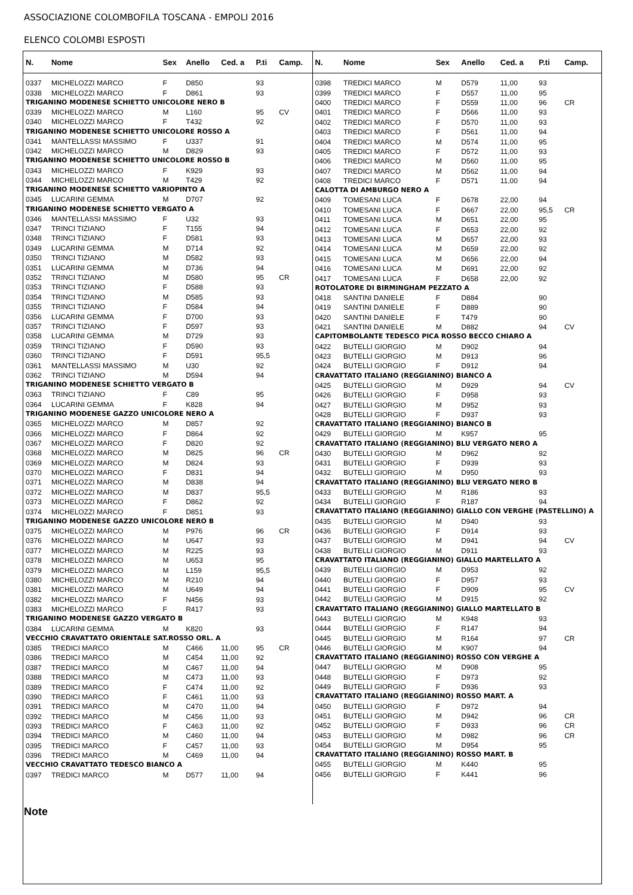ASSOCIAZIONE COLOMBOFILA TOSCANA - EMPOLI 2016
ELENCO COLOMBI ESPOSTI
| N. | Nome | Sex | Anello | Ced. a | P.ti | Camp. |
| --- | --- | --- | --- | --- | --- | --- |
| 0337 | MICHELOZZI MARCO | F | D850 | | 93 | |
| 0338 | MICHELOZZI MARCO | F | D861 | | 93 | |
| TRIGANINO MODENESE SCHIETTO UNICOLORE NERO B | | | | | | |
| 0339 | MICHELOZZI MARCO | M | L160 | | 95 | CV |
| 0340 | MICHELOZZI MARCO | F | T432 | | 92 | |
| TRIGANINO MODENESE SCHIETTO UNICOLORE ROSSO A | | | | | | |
| 0341 | MANTELLASSI MASSIMO | F | U337 | | 91 | |
| 0342 | MICHELOZZI MARCO | M | D829 | | 93 | |
| TRIGANINO MODENESE SCHIETTO UNICOLORE ROSSO B | | | | | | |
| 0343 | MICHELOZZI MARCO | F | K929 | | 93 | |
| 0344 | MICHELOZZI MARCO | M | T429 | | 92 | |
| TRIGANINO MODENESE SCHIETTO VARIOPINTO A | | | | | | |
| 0345 | LUCARINI GEMMA | M | D707 | | 92 | |
| TRIGANINO MODENESE SCHIETTO VERGATO A | | | | | | |
| 0346 | MANTELLASSI MASSIMO | F | U32 | | 93 | |
| 0347 | TRINCI TIZIANO | F | T155 | | 94 | |
| 0348 | TRINCI TIZIANO | F | D581 | | 93 | |
| 0349 | LUCARINI GEMMA | M | D714 | | 92 | |
| 0350 | TRINCI TIZIANO | M | D582 | | 93 | |
| 0351 | LUCARINI GEMMA | M | D736 | | 94 | |
| 0352 | TRINCI TIZIANO | M | D580 | | 95 | CR |
| 0353 | TRINCI TIZIANO | F | D588 | | 93 | |
| 0354 | TRINCI TIZIANO | M | D585 | | 93 | |
| 0355 | TRINCI TIZIANO | F | D584 | | 94 | |
| 0356 | LUCARINI GEMMA | F | D700 | | 93 | |
| 0357 | TRINCI TIZIANO | F | D597 | | 93 | |
| 0358 | LUCARINI GEMMA | M | D729 | | 93 | |
| 0359 | TRINCI TIZIANO | F | D590 | | 93 | |
| 0360 | TRINCI TIZIANO | F | D591 | | 95,5 | |
| 0361 | MANTELLASSI MASSIMO | M | U30 | | 92 | |
| 0362 | TRINCI TIZIANO | M | D594 | | 94 | |
| TRIGANINO MODENESE SCHIETTO VERGATO B | | | | | | |
| 0363 | TRINCI TIZIANO | F | C89 | | 95 | |
| 0364 | LUCARINI GEMMA | F | K828 | | 94 | |
| TRIGANINO MODENESE GAZZO UNICOLORE NERO A | | | | | | |
| 0365 | MICHELOZZI MARCO | M | D857 | | 92 | |
| 0366 | MICHELOZZI MARCO | F | D864 | | 92 | |
| 0367 | MICHELOZZI MARCO | F | D820 | | 92 | |
| 0368 | MICHELOZZI MARCO | M | D825 | | 96 | CR |
| 0369 | MICHELOZZI MARCO | M | D824 | | 93 | |
| 0370 | MICHELOZZI MARCO | F | D831 | | 94 | |
| 0371 | MICHELOZZI MARCO | M | D838 | | 94 | |
| 0372 | MICHELOZZI MARCO | M | D837 | | 95,5 | |
| 0373 | MICHELOZZI MARCO | F | D862 | | 92 | |
| 0374 | MICHELOZZI MARCO | F | D851 | | 93 | |
| TRIGANINO MODENESE GAZZO UNICOLORE NERO B | | | | | | |
| 0375 | MICHELOZZI MARCO | M | P976 | | 96 | CR |
| 0376 | MICHELOZZI MARCO | M | U647 | | 93 | |
| 0377 | MICHELOZZI MARCO | M | R225 | | 93 | |
| 0378 | MICHELOZZI MARCO | M | U653 | | 95 | |
| 0379 | MICHELOZZI MARCO | M | L159 | | 95,5 | |
| 0380 | MICHELOZZI MARCO | M | R210 | | 94 | |
| 0381 | MICHELOZZI MARCO | M | U649 | | 94 | |
| 0382 | MICHELOZZI MARCO | F | N456 | | 93 | |
| 0383 | MICHELOZZI MARCO | F | R417 | | 93 | |
| TRIGANINO MODENESE GAZZO VERGATO B | | | | | | |
| 0384 | LUCARINI GEMMA | M | K820 | | 93 | |
| VECCHIO CRAVATTATO ORIENTALE SAT.ROSSO ORL. A | | | | | | |
| 0385 | TREDICI MARCO | M | C466 | 11,00 | 95 | CR |
| 0386 | TREDICI MARCO | M | C454 | 11,00 | 92 | |
| 0387 | TREDICI MARCO | M | C467 | 11,00 | 94 | |
| 0388 | TREDICI MARCO | M | C473 | 11,00 | 93 | |
| 0389 | TREDICI MARCO | F | C474 | 11,00 | 92 | |
| 0390 | TREDICI MARCO | F | C461 | 11,00 | 93 | |
| 0391 | TREDICI MARCO | M | C470 | 11,00 | 94 | |
| 0392 | TREDICI MARCO | M | C456 | 11,00 | 93 | |
| 0393 | TREDICI MARCO | F | C463 | 11,00 | 92 | |
| 0394 | TREDICI MARCO | M | C460 | 11,00 | 94 | |
| 0395 | TREDICI MARCO | F | C457 | 11,00 | 93 | |
| 0396 | TREDICI MARCO | M | C469 | 11,00 | 94 | |
| VECCHIO CRAVATTATO TEDESCO BIANCO A | | | | | | |
| 0397 | TREDICI MARCO | M | D577 | 11,00 | 94 | |
| N. | Nome | Sex | Anello | Ced. a | P.ti | Camp. |
| --- | --- | --- | --- | --- | --- | --- |
| 0398 | TREDICI MARCO | M | D579 | 11,00 | 93 | |
| 0399 | TREDICI MARCO | F | D557 | 11,00 | 95 | |
| 0400 | TREDICI MARCO | F | D559 | 11,00 | 96 | CR |
| 0401 | TREDICI MARCO | F | D566 | 11,00 | 93 | |
| 0402 | TREDICI MARCO | F | D570 | 11,00 | 93 | |
| 0403 | TREDICI MARCO | F | D561 | 11,00 | 94 | |
| 0404 | TREDICI MARCO | M | D574 | 11,00 | 95 | |
| 0405 | TREDICI MARCO | F | D572 | 11,00 | 93 | |
| 0406 | TREDICI MARCO | M | D560 | 11,00 | 95 | |
| 0407 | TREDICI MARCO | M | D562 | 11,00 | 94 | |
| 0408 | TREDICI MARCO | F | D571 | 11,00 | 94 | |
| CALOTTA DI AMBURGO NERO A | | | | | | |
| 0409 | TOMESANI LUCA | F | D678 | 22,00 | 94 | |
| 0410 | TOMESANI LUCA | F | D667 | 22,00 | 95,5 | CR |
| 0411 | TOMESANI LUCA | M | D651 | 22,00 | 95 | |
| 0412 | TOMESANI LUCA | F | D653 | 22,00 | 92 | |
| 0413 | TOMESANI LUCA | M | D657 | 22,00 | 93 | |
| 0414 | TOMESANI LUCA | M | D659 | 22,00 | 92 | |
| 0415 | TOMESANI LUCA | M | D656 | 22,00 | 94 | |
| 0416 | TOMESANI LUCA | M | D691 | 22,00 | 92 | |
| 0417 | TOMESANI LUCA | F | D658 | 22,00 | 92 | |
| ROTOLATORE DI BIRMINGHAM PEZZATO A | | | | | | |
| 0418 | SANTINI DANIELE | F | D884 | | 90 | |
| 0419 | SANTINI DANIELE | F | D889 | | 90 | |
| 0420 | SANTINI DANIELE | F | T479 | | 90 | |
| 0421 | SANTINI DANIELE | M | D882 | | 94 | CV |
| CAPITOMBOLANTE TEDESCO PICA ROSSO BECCO CHIARO A | | | | | | |
| 0422 | BUTELLI GIORGIO | M | D902 | | 94 | |
| 0423 | BUTELLI GIORGIO | M | D913 | | 96 | |
| 0424 | BUTELLI GIORGIO | F | D912 | | 94 | |
| CRAVATTATO ITALIANO (REGGIANINO) BIANCO A | | | | | | |
| 0425 | BUTELLI GIORGIO | M | D929 | | 94 | CV |
| 0426 | BUTELLI GIORGIO | F | D958 | | 93 | |
| 0427 | BUTELLI GIORGIO | M | D952 | | 93 | |
| 0428 | BUTELLI GIORGIO | F | D937 | | 93 | |
| CRAVATTATO ITALIANO (REGGIANINO) BIANCO B | | | | | | |
| 0429 | BUTELLI GIORGIO | M | K957 | | 95 | |
| CRAVATTATO ITALIANO (REGGIANINO) BLU VERGATO NERO A | | | | | | |
| 0430 | BUTELLI GIORGIO | M | D962 | | 92 | |
| 0431 | BUTELLI GIORGIO | F | D939 | | 93 | |
| 0432 | BUTELLI GIORGIO | M | D950 | | 93 | |
| CRAVATTATO ITALIANO (REGGIANINO) BLU VERGATO NERO B | | | | | | |
| 0433 | BUTELLI GIORGIO | M | R186 | | 93 | |
| 0434 | BUTELLI GIORGIO | F | R187 | | 94 | |
| CRAVATTATO ITALIANO (REGGIANINO) GIALLO CON VERGHE (PASTELLINO) A | | | | | | |
| 0435 | BUTELLI GIORGIO | M | D940 | | 93 | |
| 0436 | BUTELLI GIORGIO | F | D914 | | 93 | |
| 0437 | BUTELLI GIORGIO | M | D941 | | 94 | CV |
| 0438 | BUTELLI GIORGIO | M | D911 | | 93 | |
| CRAVATTATO ITALIANO (REGGIANINO) GIALLO MARTELLATO A | | | | | | |
| 0439 | BUTELLI GIORGIO | M | D953 | | 92 | |
| 0440 | BUTELLI GIORGIO | F | D957 | | 93 | |
| 0441 | BUTELLI GIORGIO | F | D909 | | 95 | CV |
| 0442 | BUTELLI GIORGIO | M | D915 | | 92 | |
| CRAVATTATO ITALIANO (REGGIANINO) GIALLO MARTELLATO B | | | | | | |
| 0443 | BUTELLI GIORGIO | M | K948 | | 93 | |
| 0444 | BUTELLI GIORGIO | F | R147 | | 94 | |
| 0445 | BUTELLI GIORGIO | M | R164 | | 97 | CR |
| 0446 | BUTELLI GIORGIO | M | K907 | | 94 | |
| CRAVATTATO ITALIANO (REGGIANINO) ROSSO CON VERGHE A | | | | | | |
| 0447 | BUTELLI GIORGIO | M | D908 | | 95 | |
| 0448 | BUTELLI GIORGIO | F | D973 | | 92 | |
| 0449 | BUTELLI GIORGIO | F | D936 | | 93 | |
| CRAVATTATO ITALIANO (REGGIANINO) ROSSO MART. A | | | | | | |
| 0450 | BUTELLI GIORGIO | F | D972 | | 94 | |
| 0451 | BUTELLI GIORGIO | M | D942 | | 96 | CR |
| 0452 | BUTELLI GIORGIO | F | D933 | | 96 | CR |
| 0453 | BUTELLI GIORGIO | M | D982 | | 96 | CR |
| 0454 | BUTELLI GIORGIO | M | D954 | | 95 | |
| CRAVATTATO ITALIANO (REGGIANINO) ROSSO MART. B | | | | | | |
| 0455 | BUTELLI GIORGIO | M | K440 | | 95 | |
| 0456 | BUTELLI GIORGIO | F | K441 | | 96 | |
Note